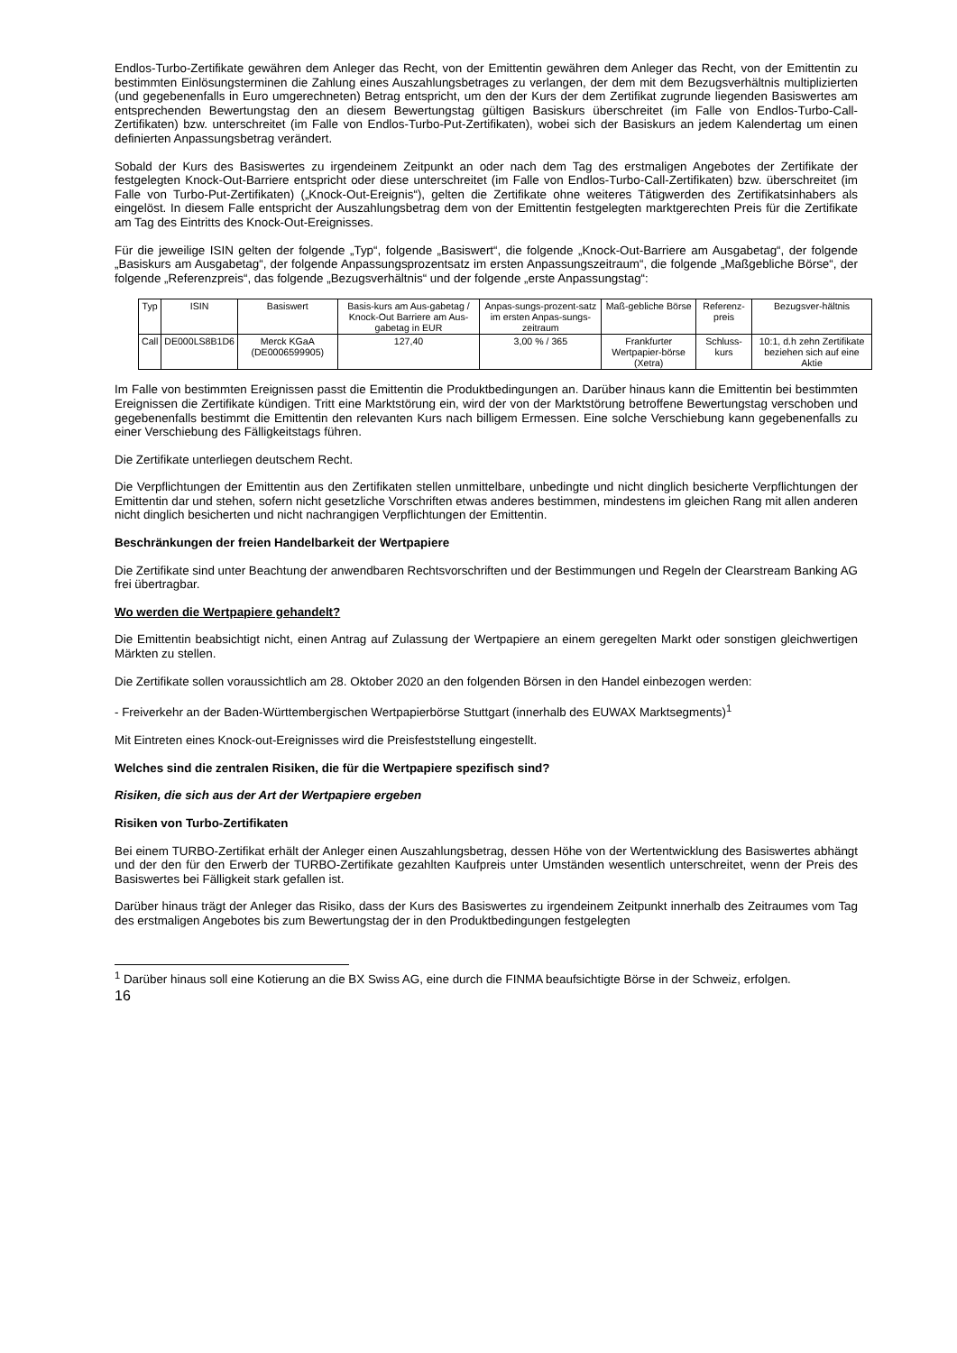Endlos-Turbo-Zertifikate gewähren dem Anleger das Recht, von der Emittentin gewähren dem Anleger das Recht, von der Emittentin zu bestimmten Einlösungsterminen die Zahlung eines Auszahlungsbetrages zu verlangen, der dem mit dem Bezugsverhältnis multiplizierten (und gegebenenfalls in Euro umgerechneten) Betrag entspricht, um den der Kurs der dem Zertifikat zugrunde liegenden Basiswertes am entsprechenden Bewertungstag den an diesem Bewertungstag gültigen Basiskurs überschreitet (im Falle von Endlos-Turbo-Call-Zertifikaten) bzw. unterschreitet (im Falle von Endlos-Turbo-Put-Zertifikaten), wobei sich der Basiskurs an jedem Kalendertag um einen definierten Anpassungsbetrag verändert.
Sobald der Kurs des Basiswertes zu irgendeinem Zeitpunkt an oder nach dem Tag des erstmaligen Angebotes der Zertifikate der festgelegten Knock-Out-Barriere entspricht oder diese unterschreitet (im Falle von Endlos-Turbo-Call-Zertifikaten) bzw. überschreitet (im Falle von Turbo-Put-Zertifikaten) („Knock-Out-Ereignis“), gelten die Zertifikate ohne weiteres Tätigwerden des Zertifikatsinhabers als eingelöst. In diesem Falle entspricht der Auszahlungsbetrag dem von der Emittentin festgelegten marktgerechten Preis für die Zertifikate am Tag des Eintritts des Knock-Out-Ereignisses.
Für die jeweilige ISIN gelten der folgende „Typ“, folgende „Basiswert“, die folgende „Knock-Out-Barriere am Ausgabetag“, der folgende „Basiskurs am Ausgabetag“, der folgende Anpassungsprozentsatz im ersten Anpassungszeitraum“, die folgende „Maßgebliche Börse“, der folgende „Referenzpreis“, das folgende „Bezugsverhältnis“ und der folgende „erste Anpassungstag“:
| Typ | ISIN | Basiswert | Basis-kurs am Aus-gabetag / Knock-Out Barriere am Aus-gabetag in EUR | Anpas-sungs-prozent-satz im ersten Anpas-sungs-zeitraum | Maß-gebliche Börse | Referenz-preis | Bezugsver-hältnis |
| Call | DE000LS8B1D6 | Merck KGaA (DE0006599905) | 127,40 | 3,00 % / 365 | Frankfurter Wertpapier-börse (Xetra) | Schluss-kurs | 10:1, d.h zehn Zertifikate beziehen sich auf eine Aktie |
Im Falle von bestimmten Ereignissen passt die Emittentin die Produktbedingungen an. Darüber hinaus kann die Emittentin bei bestimmten Ereignissen die Zertifikate kündigen. Tritt eine Marktstörung ein, wird der von der Marktstörung betroffene Bewertungstag verschoben und gegebenenfalls bestimmt die Emittentin den relevanten Kurs nach billigem Ermessen. Eine solche Verschiebung kann gegebenenfalls zu einer Verschiebung des Fälligkeitstags führen.
Die Zertifikate unterliegen deutschem Recht.
Die Verpflichtungen der Emittentin aus den Zertifikaten stellen unmittelbare, unbedingte und nicht dinglich besicherte Verpflichtungen der Emittentin dar und stehen, sofern nicht gesetzliche Vorschriften etwas anderes bestimmen, mindestens im gleichen Rang mit allen anderen nicht dinglich besicherten und nicht nachrangigen Verpflichtungen der Emittentin.
Beschränkungen der freien Handelbarkeit der Wertpapiere
Die Zertifikate sind unter Beachtung der anwendbaren Rechtsvorschriften und der Bestimmungen und Regeln der Clearstream Banking AG frei übertragbar.
Wo werden die Wertpapiere gehandelt?
Die Emittentin beabsichtigt nicht, einen Antrag auf Zulassung der Wertpapiere an einem geregelten Markt oder sonstigen gleichwertigen Märkten zu stellen.
Die Zertifikate sollen voraussichtlich am 28. Oktober 2020 an den folgenden Börsen in den Handel einbezogen werden:
- Freiverkehr an der Baden-Württembergischen Wertpapierbörse Stuttgart (innerhalb des EUWAX Marktsegments)<sup>1</sup>
Mit Eintreten eines Knock-out-Ereignisses wird die Preisfeststellung eingestellt.
Welches sind die zentralen Risiken, die für die Wertpapiere spezifisch sind?
Risiken, die sich aus der Art der Wertpapiere ergeben
Risiken von Turbo-Zertifikaten
Bei einem TURBO-Zertifikat erhält der Anleger einen Auszahlungsbetrag, dessen Höhe von der Wertentwicklung des Basiswertes abhängt und der den für den Erwerb der TURBO-Zertifikate gezahlten Kaufpreis unter Umständen wesentlich unterschreitet, wenn der Preis des Basiswertes bei Fälligkeit stark gefallen ist.
Darüber hinaus trägt der Anleger das Risiko, dass der Kurs des Basiswertes zu irgendeinem Zeitpunkt innerhalb des Zeitraumes vom Tag des erstmaligen Angebotes bis zum Bewertungstag der in den Produktbedingungen festgelegten
<sup>1</sup> Darüber hinaus soll eine Kotierung an die BX Swiss AG, eine durch die FINMA beaufsichtigte Börse in der Schweiz, erfolgen.
16